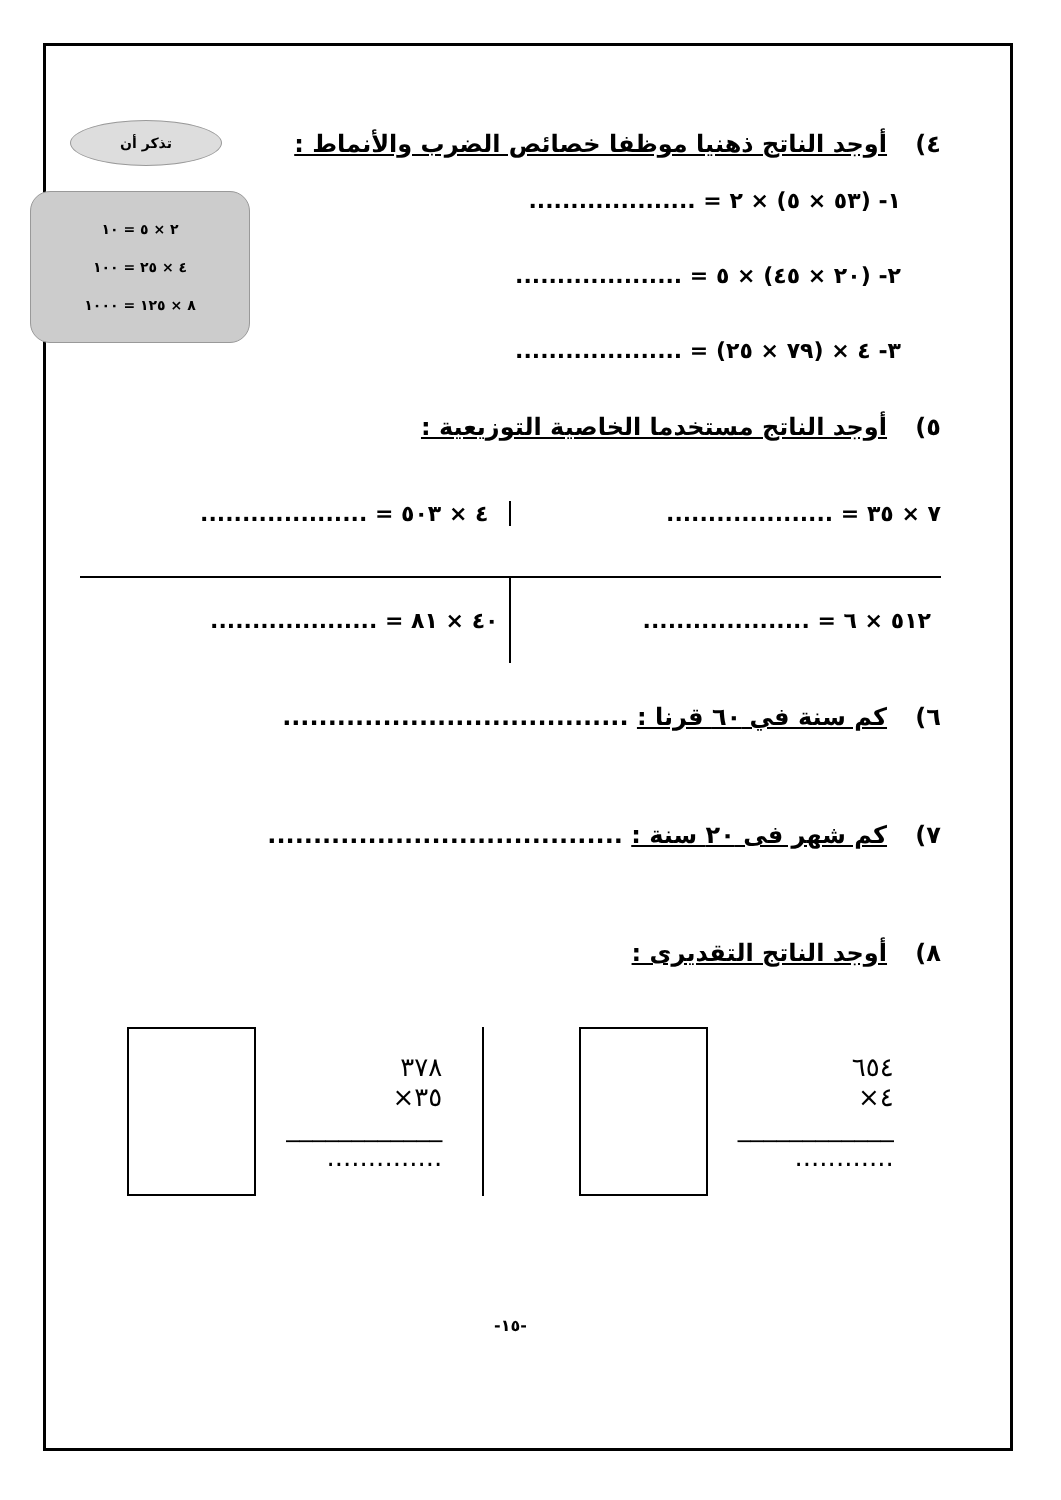تذكر أن
٢ × ٥ = ١٠
٤ × ٢٥ = ١٠٠
٨ × ١٢٥ = ١٠٠٠
٤) أوجد الناتج ذهنيا موظفا خصائص الضرب والأنماط :
١- (٥٣ × ٥) × ٢ = ....................
٢- (٢٠ × ٤٥) × ٥ = ....................
٣- ٤ × (٧٩ × ٢٥) = ....................
٥) أوجد الناتج مستخدما الخاصية التوزيعية :
٧ × ٣٥ = ....................
٤ × ٥٠٣ = ....................
٥١٢ × ٦ = ....................
٤٠ × ٨١ = ....................
٦) كم سنة في ٦٠ قرنا : ......................................
٧) كم شهر فى ٢٠ سنة : .......................................
٨) أوجد الناتج التقديرى :
٦٥٤
٤×
____________
............
٣٧٨
٣٥×
____________
..............
-١٥-